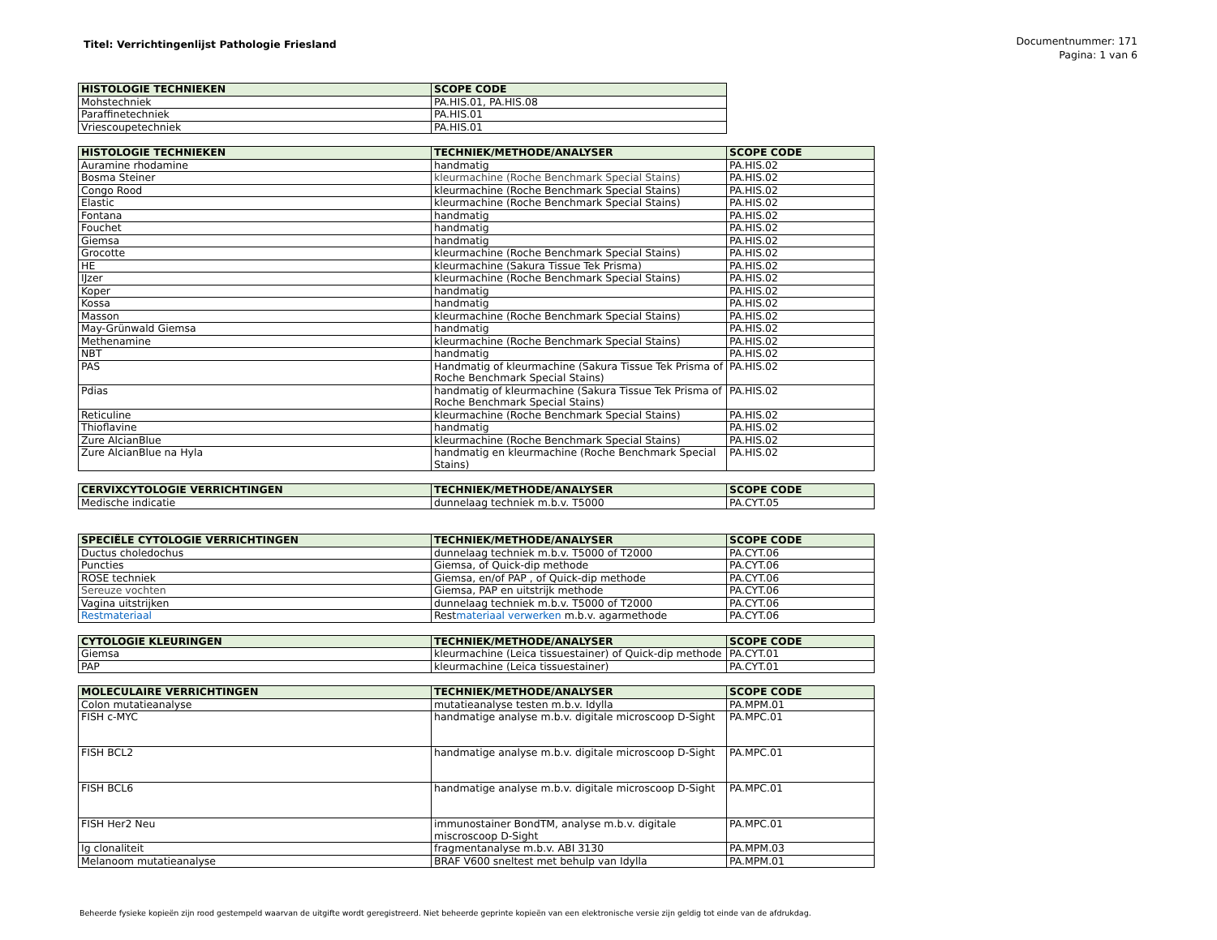Titel: Verrichtingenlijst Pathologie Friesland
Documentnummer: 171
Pagina: 1 van 6
| HISTOLOGIE TECHNIEKEN | SCOPE CODE |
| --- | --- |
| Mohstechniek | PA.HIS.01, PA.HIS.08 |
| Paraffinetechniek | PA.HIS.01 |
| Vriescoupetechniek | PA.HIS.01 |
| HISTOLOGIE TECHNIEKEN | TECHNIEK/METHODE/ANALYSER | SCOPE CODE |
| --- | --- | --- |
| Auramine rhodamine | handmatig | PA.HIS.02 |
| Bosma Steiner | kleurmachine (Roche Benchmark Special Stains) | PA.HIS.02 |
| Congo Rood | kleurmachine (Roche Benchmark Special Stains) | PA.HIS.02 |
| Elastic | kleurmachine (Roche Benchmark Special Stains) | PA.HIS.02 |
| Fontana | handmatig | PA.HIS.02 |
| Fouchet | handmatig | PA.HIS.02 |
| Giemsa | handmatig | PA.HIS.02 |
| Grocotte | kleurmachine (Roche Benchmark Special Stains) | PA.HIS.02 |
| HE | kleurmachine (Sakura Tissue Tek Prisma) | PA.HIS.02 |
| IJzer | kleurmachine (Roche Benchmark Special Stains) | PA.HIS.02 |
| Koper | handmatig | PA.HIS.02 |
| Kossa | handmatig | PA.HIS.02 |
| Masson | kleurmachine (Roche Benchmark Special Stains) | PA.HIS.02 |
| May-Grünwald Giemsa | handmatig | PA.HIS.02 |
| Methenamine | kleurmachine (Roche Benchmark Special Stains) | PA.HIS.02 |
| NBT | handmatig | PA.HIS.02 |
| PAS | Handmatig of kleurmachine (Sakura Tissue Tek Prisma of Roche Benchmark Special Stains) | PA.HIS.02 |
| Pdias | handmatig of kleurmachine (Sakura Tissue Tek Prisma of Roche Benchmark Special Stains) | PA.HIS.02 |
| Reticuline | kleurmachine (Roche Benchmark Special Stains) | PA.HIS.02 |
| Thioflavine | handmatig | PA.HIS.02 |
| Zure AlcianBlue | kleurmachine (Roche Benchmark Special Stains) | PA.HIS.02 |
| Zure AlcianBlue na Hyla | handmatig en kleurmachine (Roche Benchmark Special Stains) | PA.HIS.02 |
| CERVIXCYTOLOGIE VERRICHTINGEN | TECHNIEK/METHODE/ANALYSER | SCOPE CODE |
| --- | --- | --- |
| Medische indicatie | dunnelaag techniek m.b.v. T5000 | PA.CYT.05 |
| SPECIËLE CYTOLOGIE VERRICHTINGEN | TECHNIEK/METHODE/ANALYSER | SCOPE CODE |
| --- | --- | --- |
| Ductus choledochus | dunnelaag techniek m.b.v. T5000 of T2000 | PA.CYT.06 |
| Puncties | Giemsa, of Quick-dip methode | PA.CYT.06 |
| ROSE techniek | Giemsa, en/of PAP , of Quick-dip methode | PA.CYT.06 |
| Sereuze vochten | Giemsa, PAP en uitstrijk methode | PA.CYT.06 |
| Vagina uitstrijken | dunnelaag techniek m.b.v. T5000 of T2000 | PA.CYT.06 |
| Restmateriaal | Rest materiaal verwerken m.b.v. agarmethode | PA.CYT.06 |
| CYTOLOGIE KLEURINGEN | TECHNIEK/METHODE/ANALYSER | SCOPE CODE |
| --- | --- | --- |
| Giemsa | kleurmachine (Leica tissuestainer) of Quick-dip methode | PA.CYT.01 |
| PAP | kleurmachine (Leica tissuestainer) | PA.CYT.01 |
| MOLECULAIRE VERRICHTINGEN | TECHNIEK/METHODE/ANALYSER | SCOPE CODE |
| --- | --- | --- |
| Colon mutatieanalyse | mutatieanalyse testen m.b.v. Idylla | PA.MPM.01 |
| FISH c-MYC | handmatige analyse m.b.v. digitale microscoop D-Sight | PA.MPC.01 |
| FISH BCL2 | handmatige analyse m.b.v. digitale microscoop D-Sight | PA.MPC.01 |
| FISH BCL6 | handmatige analyse m.b.v. digitale microscoop D-Sight | PA.MPC.01 |
| FISH Her2 Neu | immunostainer BondTM, analyse m.b.v. digitale miscroscoop D-Sight | PA.MPC.01 |
| Ig clonaliteit | fragmentanalyse m.b.v. ABI 3130 | PA.MPM.03 |
| Melanoom mutatieanalyse | BRAF V600 sneltest met behulp van Idylla | PA.MPM.01 |
Beheerde fysieke kopieën zijn rood gestempeld waarvan de uitgifte wordt geregistreerd. Niet beheerde geprinte kopieën van een elektronische versie zijn geldig tot einde van de afdrukdag.